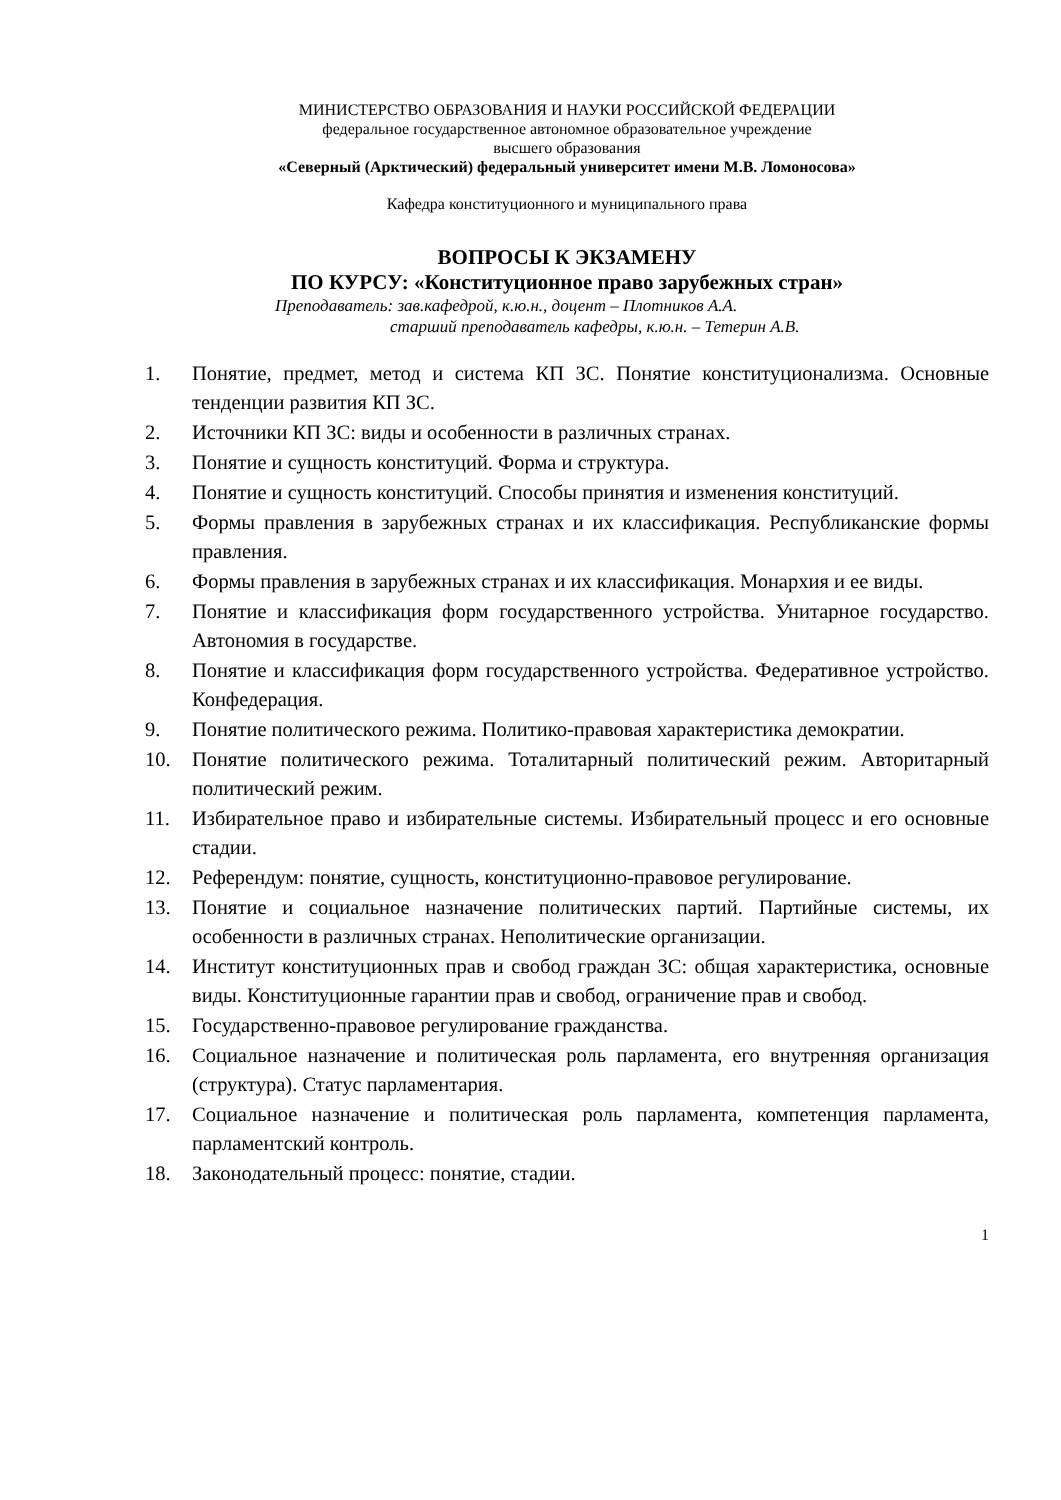МИНИСТЕРСТВО ОБРАЗОВАНИЯ И НАУКИ РОССИЙСКОЙ ФЕДЕРАЦИИ
федеральное государственное автономное образовательное учреждение
высшего образования
«Северный (Арктический) федеральный университет имени М.В. Ломоносова»
Кафедра конституционного и муниципального права
ВОПРОСЫ К ЭКЗАМЕНУ
ПО КУРСУ: «Конституционное право зарубежных стран»
Преподаватель: зав.кафедрой, к.ю.н., доцент – Плотников А.А.
старший преподаватель кафедры, к.ю.н. – Тетерин А.В.
1. Понятие, предмет, метод и система КП ЗС. Понятие конституционализма. Основные тенденции развития КП ЗС.
2. Источники КП ЗС: виды и особенности в различных странах.
3. Понятие и сущность конституций. Форма и структура.
4. Понятие и сущность конституций. Способы принятия и изменения конституций.
5. Формы правления в зарубежных странах и их классификация. Республиканские формы правления.
6. Формы правления в зарубежных странах и их классификация. Монархия и ее виды.
7. Понятие и классификация форм государственного устройства. Унитарное государство. Автономия в государстве.
8. Понятие и классификация форм государственного устройства. Федеративное устройство. Конфедерация.
9. Понятие политического режима. Политико-правовая характеристика демократии.
10. Понятие политического режима. Тоталитарный политический режим. Авторитарный политический режим.
11. Избирательное право и избирательные системы. Избирательный процесс и его основные стадии.
12. Референдум: понятие, сущность, конституционно-правовое регулирование.
13. Понятие и социальное назначение политических партий. Партийные системы, их особенности в различных странах. Неполитические организации.
14. Институт конституционных прав и свобод граждан ЗС: общая характеристика, основные виды. Конституционные гарантии прав и свобод, ограничение прав и свобод.
15. Государственно-правовое регулирование гражданства.
16. Социальное назначение и политическая роль парламента, его внутренняя организация (структура). Статус парламентария.
17. Социальное назначение и политическая роль парламента, компетенция парламента, парламентский контроль.
18. Законодательный процесс: понятие, стадии.
1